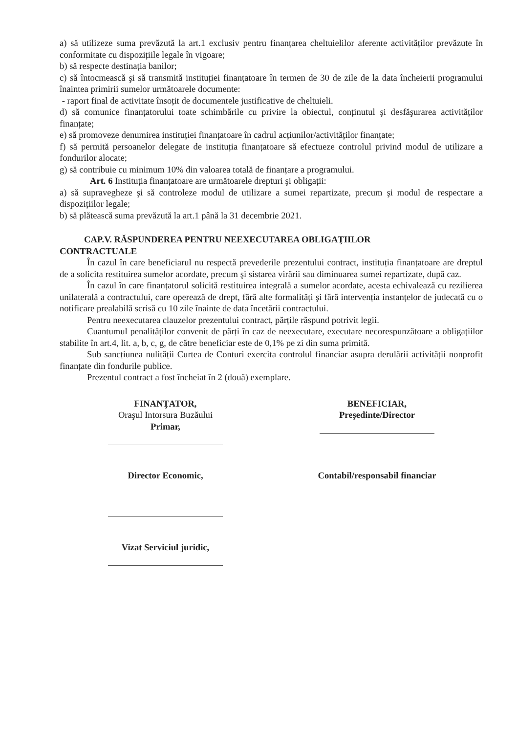a) să utilizeze suma prevăzută la art.1 exclusiv pentru finanțarea cheltuielilor aferente activităților prevăzute în conformitate cu dispozițiile legale în vigoare;
b) să respecte destinația banilor;
c) să întocmească şi să transmită instituției finanțatoare în termen de 30 de zile de la data încheierii programului înaintea primirii sumelor următoarele documente:
- raport final de activitate însoțit de documentele justificative de cheltuieli.
d) să comunice finanțatorului toate schimbările cu privire la obiectul, conținutul şi desfăşurarea activităților finanțate;
e) să promoveze denumirea instituției finanțatoare în cadrul acțiunilor/activităților finanțate;
f) să permită persoanelor delegate de instituția finanțatoare să efectueze controlul privind modul de utilizare a fondurilor alocate;
g) să contribuie cu minimum 10% din valoarea totală de finanțare a programului.
Art. 6 Instituția finanțatoare are următoarele drepturi şi obligații:
a) să supravegheze şi să controleze modul de utilizare a sumei repartizate, precum şi modul de respectare a dispozițiilor legale;
b) să plătească suma prevăzută la art.1 până la 31 decembrie 2021.
CAP.V. RĂSPUNDEREA PENTRU NEEXECUTAREA OBLIGAŢIILOR
CONTRACTUALE
În cazul în care beneficiarul nu respectă prevederile prezentului contract, instituția finanțatoare are dreptul de a solicita restituirea sumelor acordate, precum şi sistarea virării sau diminuarea sumei repartizate, după caz.
În cazul în care finanțatorul solicită restituirea integrală a sumelor acordate, acesta echivalează cu rezilierea unilaterală a contractului, care operează de drept, fără alte formalități şi fără intervenția instanțelor de judecată cu o notificare prealabilă scrisă cu 10 zile înainte de data încetării contractului.
Pentru neexecutarea clauzelor prezentului contract, părțile răspund potrivit legii.
Cuantumul penalităților convenit de părți în caz de neexecutare, executare necorespunzătoare a obligațiilor stabilite în art.4, lit. a, b, c, g, de către beneficiar este de 0,1% pe zi din suma primită.
Sub sancțiunea nulității Curtea de Conturi exercita controlul financiar asupra derulării activității nonprofit finanțate din fondurile publice.
Prezentul contract a fost încheiat în 2 (două) exemplare.
FINANŢATOR,
Oraşul Intorsura Buzăului
Primar,
Director Economic,
Vizat Serviciul juridic,
BENEFICIAR,
Preşedinte/Director
Contabil/responsabil financiar